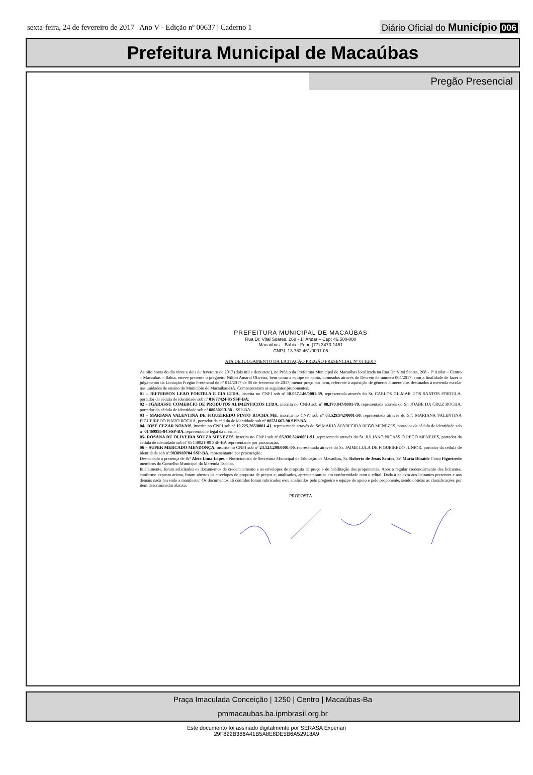sexta-feira, 24 de fevereiro de 2017 | Ano V - Edição nº 00637 | Caderno 1
Diário Oficial do Município 006
Prefeitura Municipal de Macaúbas
Pregão Presencial
PREFEITURA MUNICIPAL DE MACAÚBAS
Rua Dr. Vital Soares, 268 - 1º Andar – Cep: 46.500-000
Macaúbas – Bahia - Fone (77) 3473-1461
CNPJ: 13.782.461/0001-05
ATA DE JULGAMENTO DA LICITAÇÃO PREGÃO PRESENCIAL Nº 014/2017
Às oito horas do dia vinte e dois de fevereiro de 2017 (dois mil e dezessete), no Prédio da Prefeitura Municipal de Macaúbas localizada na Rua Dr. Vital Soares, 268 - 1º Andar – Centro – Macaúbas – Bahia, esteve presente o pregoeiro Nilton Amaral Oliveira, bem como a equipe de apoio, nomeados através do Decreto de número 064/2017, com a finalidade de fazer o julgamento da Licitação Pregão Presencial de nº 014/2017 de 06 de fevereiro de 2017, menor preço por item, referente à aquisição de gêneros alimentícios destinados à merenda escolar nas unidades de ensino do Município de Macaúbas-BA. Compareceram as seguintes proponentes:
01 – JEFFERSON LEAO PORTELA E CIA LTDA, inscrita no CNPJ sob nº 18.057.146/0001-39, representada através do Sr. CARLOS GILMAR DOS SANTOS PORTELA, portador da cédula de identidade sob nº 01677424-85 SSP-BA;
02 – IGARASSU COMERCIO DE PRODUTOS ALIMENTICIOS LTDA, inscrita no CNPJ sob nº 08.370.847/0001-70, representada através do Sr. JOABE DA CRUZ ROCHA, portador da cédula de identidade sob nº 08080213-38 - SSP-BA:
03 – MARIANA VALENTINA DE FIGUEIREDO PINTO ROCHA ME, inscrita no CNPJ sob nº 03.529.942/0001-50, representada através do Srª. MARIANA VALENTINA FIGUEIREDO PINTO ROCHA, portador da cédula de identidade sob nº 08531667-90 SPP-BA;
04- JOSÉ CEZAR NOVAIS, inscrita no CNPJ sob nº 10.225.265/0001-41, representada através do Srª MARIA APARECIDA REGO MENEZES, portador da cédula de identidade sob nº 01469995-84 SSP-BA, representante legal da mesma.;
05- ROSANA DE OLIVEIRA SOUZA MENEZES, inscrita no CNPJ sob nº 05.936.824/0001-91, representada através do Sr. JULIANO NICASSIO REGO MENEZES, portador da cédula de identidade sob nº 05458021-80 SSP-BA representante por procuração;
06 – SUPER MERCADO MENDONÇA, inscrita no CNPJ sob nº 24.124.298/0001-00, representada através do Sr. JAIME LULA DE FIGUEIREDO JUNIOR, portador da cédula de identidade sob nº 9838969704 SSP-BA, representante por procuração;
Destacando a presença de Srª Alete Lima Lopes – Nutricionista de Secretária Municipal de Educação de Macaúbas, Sr. Roberto de Jesus Santos, Srª Maria Dinaide Costa Figueiredo membros do Conselho Municipal da Merenda Escolar.
Inicialmente, foram solicitados os documentos de credenciamento e os envelopes de proposta de preço e de habilitação dos proponentes. Após o regular credenciamento dos licitantes, conforme exposto acima, foram abertos os envelopes de proposta de preços e, analisados, apresentaram-se em conformidade com o edital. Dada à palavra aos licitantes presentes e aos demais nada havendo a manifestar. Os documentos ali contidos foram rubricados e/ou analisados pelo pregoeiro e equipe de apoio e pelo proponente, sendo obtidas as classificações por item descriminadas abaixo:
PROPOSTA
Praça Imaculada Conceição | 1250 | Centro | Macaúbas-Ba
pmmacaubas.ba.ipmbrasil.org.br
Este documento foi assinado digitalmente por SERASA Experian
29F822B386A41B5A8E8DE5B6A52918A9